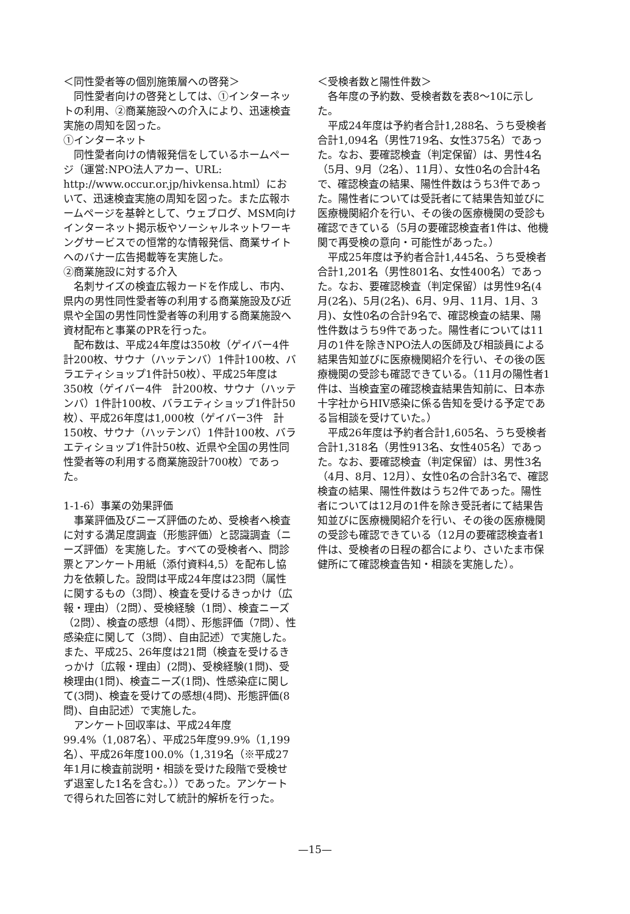＜同性愛者等の個別施策層への啓発＞
同性愛者向けの啓発としては、①インターネットの利用、②商業施設への介入により、迅速検査実施の周知を図った。
①インターネット
同性愛者向けの情報発信をしているホームページ（運営:NPO法人アカー、URL: http://www.occur.or.jp/hivkensa.html）において、迅速検査実施の周知を図った。また広報ホームページを基幹として、ウェブログ、MSM向けインターネット掲示板やソーシャルネットワーキングサービスでの恒常的な情報発信、商業サイトへのバナー広告掲載等を実施した。
②商業施設に対する介入
名刺サイズの検査広報カードを作成し、市内、県内の男性同性愛者等の利用する商業施設及び近県や全国の男性同性愛者等の利用する商業施設へ資材配布と事業のPRを行った。
配布数は、平成24年度は350枚（ゲイバー4件　計200枚、サウナ（ハッテンバ）1件計100枚、バラエティショップ1件計50枚）、平成25年度は350枚（ゲイバー4件　計200枚、サウナ（ハッテンバ）1件計100枚、バラエティショップ1件計50枚）、平成26年度は1,000枚（ゲイバー3件　計150枚、サウナ（ハッテンバ）1件計100枚、バラエティショップ1件計50枚、近県や全国の男性同性愛者等の利用する商業施設計700枚）であった。
1-1-6）事業の効果評価
事業評価及びニーズ評価のため、受検者へ検査に対する満足度調査（形態評価）と認識調査（ニーズ評価）を実施した。すべての受検者へ、問診票とアンケート用紙（添付資料4,5）を配布し協力を依頼した。設問は平成24年度は23問（属性に関するもの（3問）、検査を受けるきっかけ（広報・理由）（2問）、受検経験（1問）、検査ニーズ（2問）、検査の感想（4問）、形態評価（7問）、性感染症に関して（3問）、自由記述）で実施した。また、平成25、26年度は21問（検査を受けるきっかけ〔広報・理由〕(2問)、受検経験(1問)、受検理由(1問)、検査ニーズ(1問)、性感染症に関して(3問)、検査を受けての感想(4問)、形態評価(8問)、自由記述）で実施した。
アンケート回収率は、平成24年度99.4%（1,087名）、平成25年度99.9%（1,199名）、平成26年度100.0%（1,319名（※平成27年1月に検査前説明・相談を受けた段階で受検せず退室した1名を含む。））であった。アンケートで得られた回答に対して統計的解析を行った。
＜受検者数と陽性件数＞
各年度の予約数、受検者数を表8～10に示した。
平成24年度は予約者合計1,288名、うち受検者合計1,094名（男性719名、女性375名）であった。なお、要確認検査（判定保留）は、男性4名（5月、9月（2名）、11月）、女性0名の合計4名で、確認検査の結果、陽性件数はうち3件であった。陽性者については受託者にて結果告知並びに医療機関紹介を行い、その後の医療機関の受診も確認できている（5月の要確認検査者1件は、他機関で再受検の意向・可能性があった。）
平成25年度は予約者合計1,445名、うち受検者合計1,201名（男性801名、女性400名）であった。なお、要確認検査（判定保留）は男性9名(4月(2名)、5月(2名)、6月、9月、11月、1月、3月)、女性0名の合計9名で、確認検査の結果、陽性件数はうち9件であった。陽性者については11月の1件を除きNPO法人の医師及び相談員による結果告知並びに医療機関紹介を行い、その後の医療機関の受診も確認できている。（11月の陽性者1件は、当検査室の確認検査結果告知前に、日本赤十字社からHIV感染に係る告知を受ける予定である旨相談を受けていた。）
平成26年度は予約者合計1,605名、うち受検者合計1,318名（男性913名、女性405名）であった。なお、要確認検査（判定保留）は、男性3名（4月、8月、12月）、女性0名の合計3名で、確認検査の結果、陽性件数はうち2件であった。陽性者については12月の1件を除き受託者にて結果告知並びに医療機関紹介を行い、その後の医療機関の受診も確認できている（12月の要確認検査者1件は、受検者の日程の都合により、さいたま市保健所にて確認検査告知・相談を実施した）。
—15—